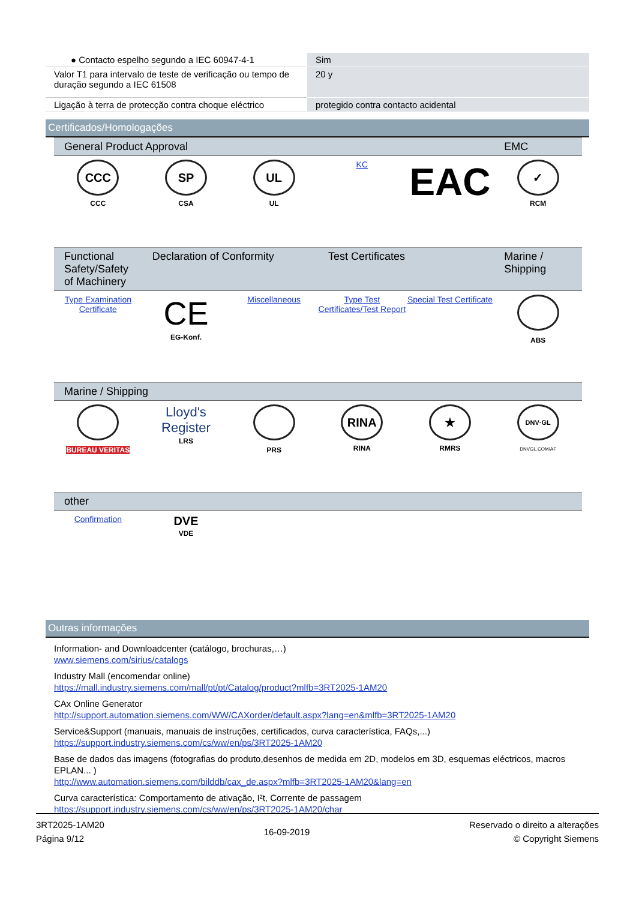| ● Contacto espelho segundo a IEC 60947-4-1 | Sim |
| Valor T1 para intervalo de teste de verificação ou tempo de duração segundo a IEC 61508 | 20 y |
| Ligação à terra de protecção contra choque eléctrico | protegido contra contacto acidental |
Certificados/Homologações
| General Product Approval | | | | | EMC |
| --- | --- | --- | --- | --- | --- |
| CCC CCC | SP CSA | UL UL | KC | EAC | ✓ RCM |
| Functional Safety/Safety of Machinery | Declaration of Conformity | | Test Certificates | | Marine / Shipping |
| --- | --- | --- | --- | --- | --- |
| Type Examination Certificate | CE EG-Konf. | Miscellaneous | Type Test Certificates/Test Report | Special Test Certificate | ABS |
| Marine / Shipping | | | | | |
| --- | --- | --- | --- | --- | --- |
| BUREAU VERITAS | Lloyd's Register LRS | PRS | RINA RINA | ★ RMRS | DNV·GL DNVGL.COM/AF |
| other | | | | | |
| --- | --- | --- | --- | --- | --- |
| Confirmation | DVE VDE | | | | |
Outras informações
Information- and Downloadcenter (catálogo, brochuras,…)
www.siemens.com/sirius/catalogs
Industry Mall (encomendar online)
https://mall.industry.siemens.com/mall/pt/pt/Catalog/product?mlfb=3RT2025-1AM20
CAx Online Generator
http://support.automation.siemens.com/WW/CAXorder/default.aspx?lang=en&mlfb=3RT2025-1AM20
Service&Support (manuais, manuais de instruções, certificados, curva característica, FAQs,...)
https://support.industry.siemens.com/cs/ww/en/ps/3RT2025-1AM20
Base de dados das imagens (fotografias do produto,desenhos de medida em 2D, modelos em 3D, esquemas eléctricos, macros EPLAN... )
http://www.automation.siemens.com/bilddb/cax_de.aspx?mlfb=3RT2025-1AM20&lang=en
Curva característica: Comportamento de ativação, I²t, Corrente de passagem
https://support.industry.siemens.com/cs/ww/en/ps/3RT2025-1AM20/char
3RT2025-1AM20
Página 9/12
16-09-2019
Reservado o direito a alterações
© Copyright Siemens